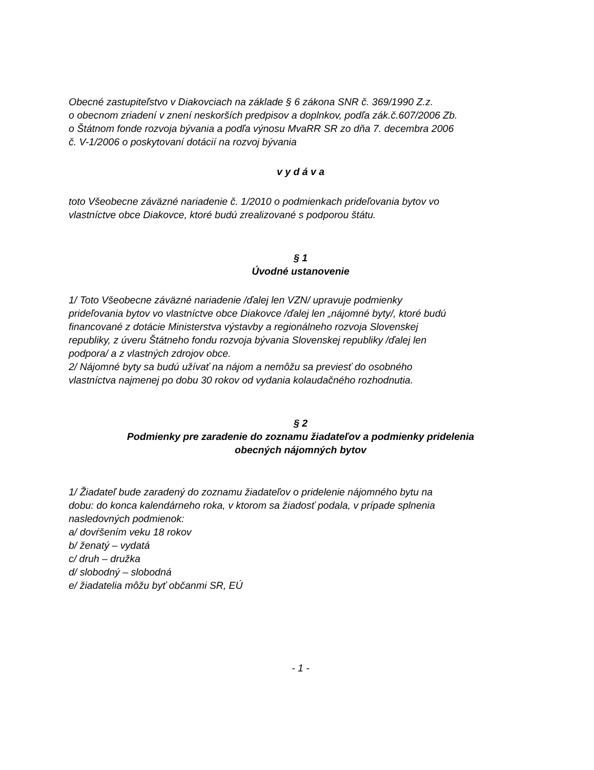Obecné zastupiteľstvo v Diakovciach na základe § 6 zákona SNR č. 369/1990 Z.z.
o obecnom zriadení v znení neskorších predpisov a doplnkov, podľa zák.č.607/2006 Zb.
o Štátnom fonde rozvoja bývania a podľa výnosu MvaRR SR zo dňa 7. decembra 2006
č. V-1/2006 o poskytovaní dotácií na rozvoj bývania
v y d á v a
toto Všeobecne záväzné nariadenie č. 1/2010 o podmienkach prideľovania bytov vo
vlastníctve obce Diakovce, ktoré budú zrealizované s podporou štátu.
§ 1
Úvodné ustanovenie
1/ Toto Všeobecne záväzné nariadenie /ďalej len VZN/ upravuje podmienky
prideľovania bytov vo vlastníctve obce Diakovce /ďalej len „nájomné byty/, ktoré budú
financované z dotácie Ministerstva výstavby a regionálneho rozvoja Slovenskej
republiky, z úveru Štátneho fondu rozvoja bývania Slovenskej republiky /ďalej len
podpora/ a z vlastných zdrojov obce.
2/ Nájomné byty sa budú užívať na nájom a nemôžu sa previesť do osobného
vlastníctva najmenej po dobu 30 rokov od vydania kolaudačného rozhodnutia.
§ 2
Podmienky pre zaradenie do zoznamu žiadateľov a podmienky pridelenia
obecných nájomných bytov
1/ Žiadateľ bude zaradený do zoznamu žiadateľov o pridelenie nájomného bytu na
dobu: do konca kalendárneho roka, v ktorom sa žiadosť podala, v prípade splnenia
nasledovných podmienok:
a/ dovŕšením veku 18 rokov
b/ ženatý – vydatá
c/ druh – družka
d/ slobodný – slobodná
e/ žiadatelia môžu byť občanmi SR, EÚ
- 1 -